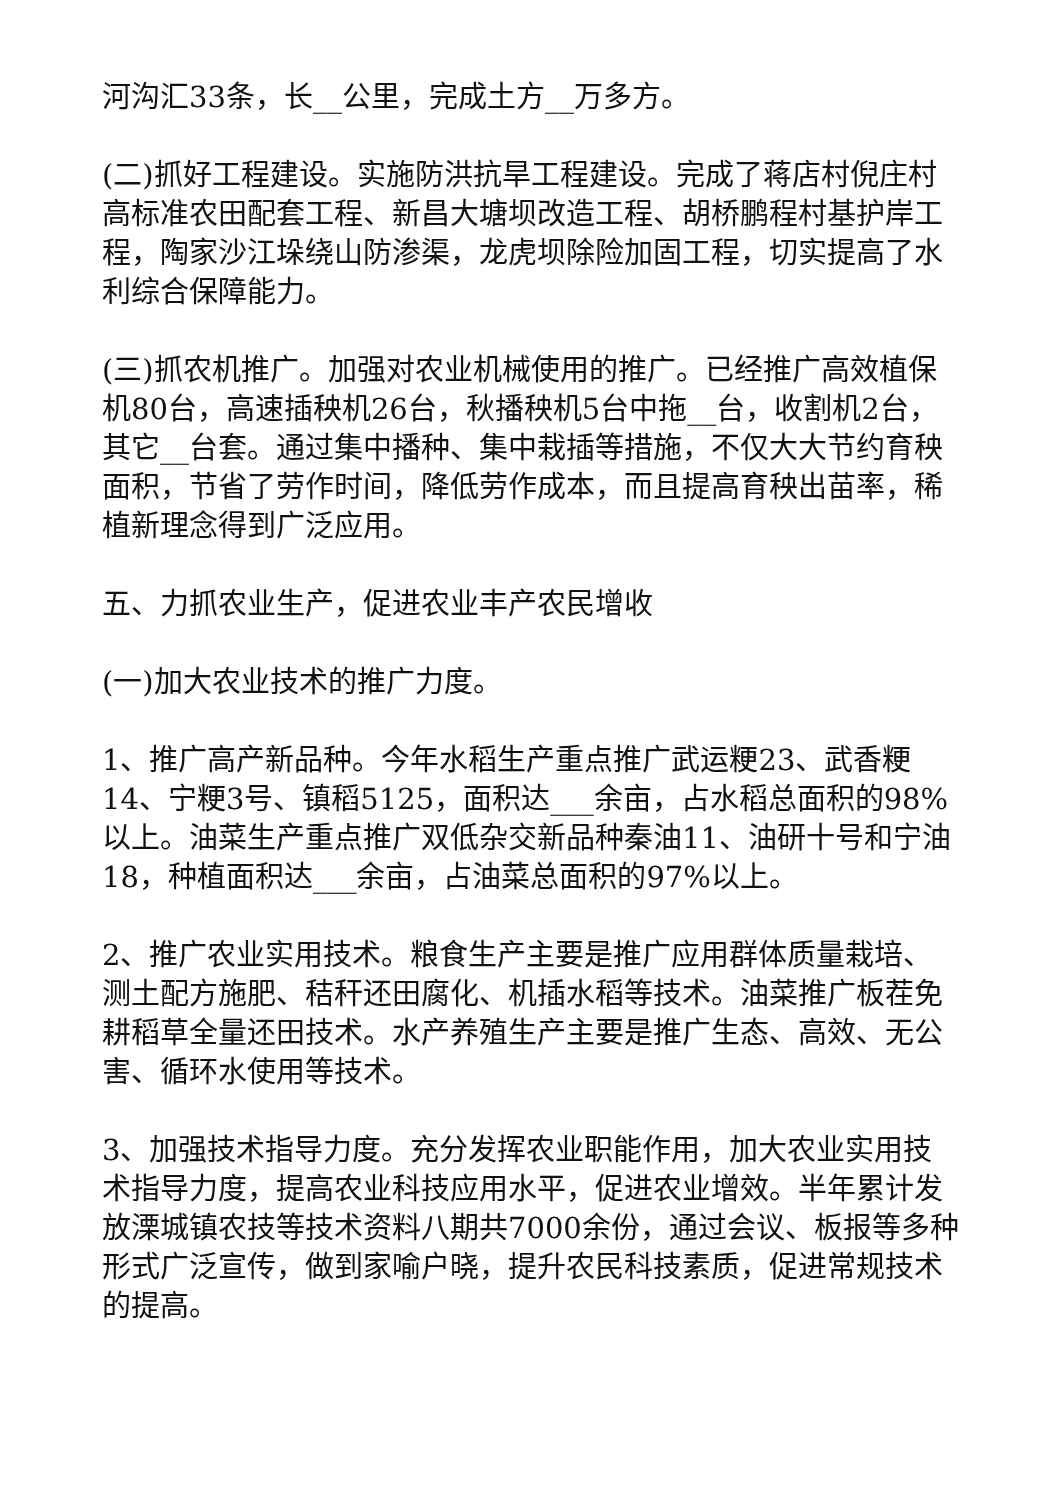河沟汇33条，长__公里，完成土方__万多方。
(二)抓好工程建设。实施防洪抗旱工程建设。完成了蒋店村倪庄村高标准农田配套工程、新昌大塘坝改造工程、胡桥鹏程村基护岸工程，陶家沙江垛绕山防渗渠，龙虎坝除险加固工程，切实提高了水利综合保障能力。
(三)抓农机推广。加强对农业机械使用的推广。已经推广高效植保机80台，高速插秧机26台，秋播秧机5台中拖__台，收割机2台，其它__台套。通过集中播种、集中栽插等措施，不仅大大节约育秧面积，节省了劳作时间，降低劳作成本，而且提高育秧出苗率，稀植新理念得到广泛应用。
五、力抓农业生产，促进农业丰产农民增收
(一)加大农业技术的推广力度。
1、推广高产新品种。今年水稻生产重点推广武运粳23、武香粳14、宁粳3号、镇稻5125，面积达___余亩，占水稻总面积的98%以上。油菜生产重点推广双低杂交新品种秦油11、油研十号和宁油18，种植面积达___余亩，占油菜总面积的97%以上。
2、推广农业实用技术。粮食生产主要是推广应用群体质量栽培、测土配方施肥、秸秆还田腐化、机插水稻等技术。油菜推广板茬免耕稻草全量还田技术。水产养殖生产主要是推广生态、高效、无公害、循环水使用等技术。
3、加强技术指导力度。充分发挥农业职能作用，加大农业实用技术指导力度，提高农业科技应用水平，促进农业增效。半年累计发放溧城镇农技等技术资料八期共7000余份，通过会议、板报等多种形式广泛宣传，做到家喻户晓，提升农民科技素质，促进常规技术的提高。